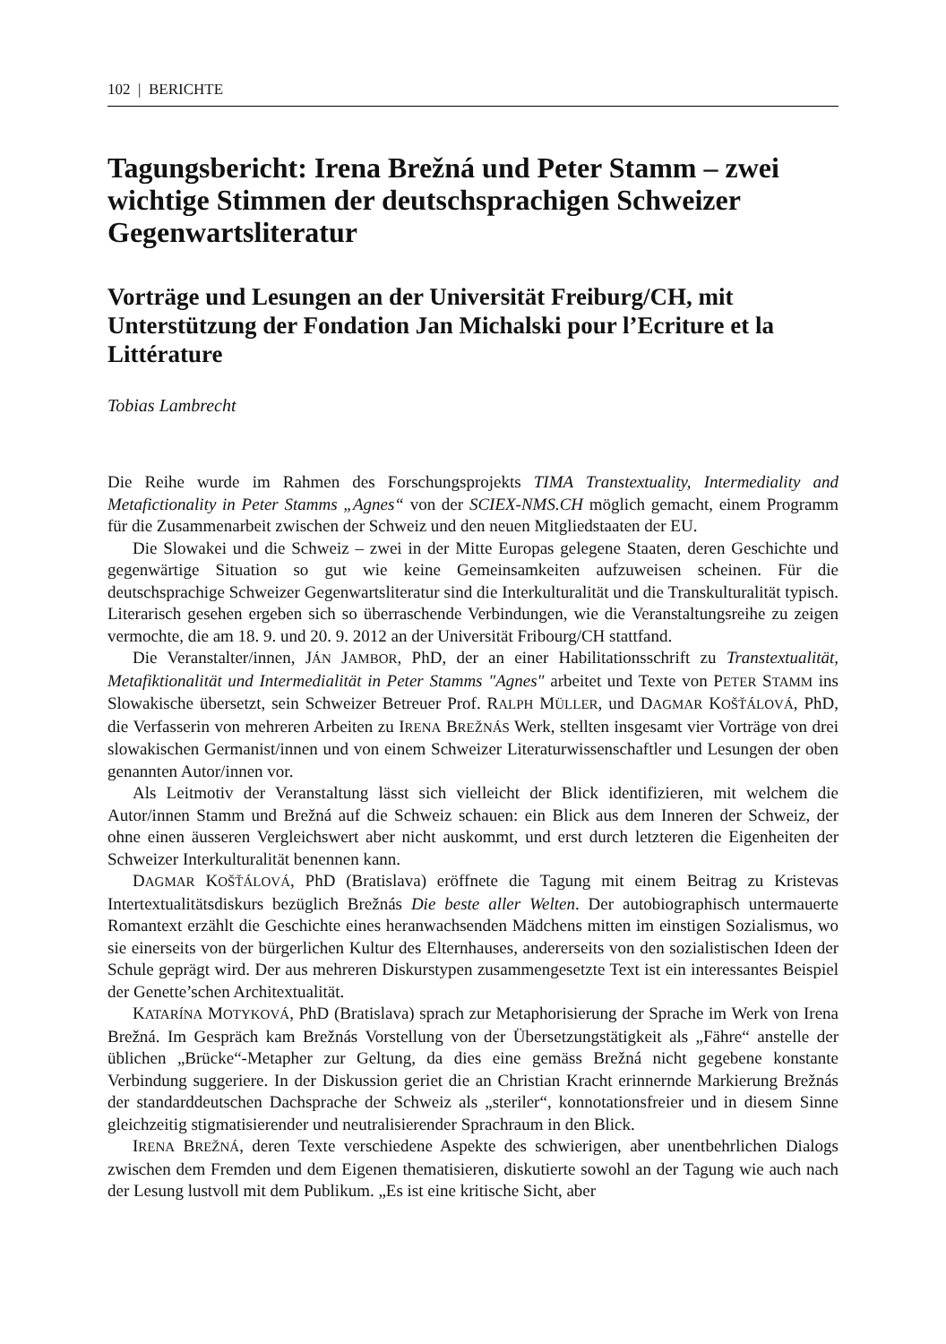102 | BERICHTE
Tagungsbericht: Irena Brežná und Peter Stamm – zwei wichtige Stimmen der deutschsprachigen Schweizer Gegenwartsliteratur
Vorträge und Lesungen an der Universität Freiburg/CH, mit Unterstützung der Fondation Jan Michalski pour l’Ecriture et la Littérature
Tobias Lambrecht
Die Reihe wurde im Rahmen des Forschungsprojekts TIMA Transtextuality, Intermediality and Metafictionality in Peter Stamms „Agnes“ von der SCIEX-NMS.CH möglich gemacht, einem Programm für die Zusammenarbeit zwischen der Schweiz und den neuen Mitgliedstaaten der EU.
Die Slowakei und die Schweiz – zwei in der Mitte Europas gelegene Staaten, deren Geschichte und gegenwärtige Situation so gut wie keine Gemeinsamkeiten aufzuweisen scheinen. Für die deutschsprachige Schweizer Gegenwartsliteratur sind die Interkulturalität und die Transkulturalität typisch. Literarisch gesehen ergeben sich so überraschende Verbindungen, wie die Veranstaltungsreihe zu zeigen vermochte, die am 18. 9. und 20. 9. 2012 an der Universität Fribourg/CH stattfand.
Die Veranstalter/innen, JÁN JAMBOR, PhD, der an einer Habilitationsschrift zu Transtextualität, Metafiktionalität und Intermedialität in Peter Stamms "Agnes" arbeitet und Texte von PETER STAMM ins Slowakische übersetzt, sein Schweizer Betreuer Prof. RALPH MÜLLER, und DAGMAR KOŠŤÁLOVÁ, PhD, die Verfasserin von mehreren Arbeiten zu IRENA BREŽNÁS Werk, stellten insgesamt vier Vorträge von drei slowakischen Germanist/innen und von einem Schweizer Literaturwissenschaftler und Lesungen der oben genannten Autor/innen vor.
Als Leitmotiv der Veranstaltung lässt sich vielleicht der Blick identifizieren, mit welchem die Autor/innen Stamm und Brežná auf die Schweiz schauen: ein Blick aus dem Inneren der Schweiz, der ohne einen äusseren Vergleichswert aber nicht auskommt, und erst durch letzteren die Eigenheiten der Schweizer Interkulturalität benennen kann.
DAGMAR KOŠŤÁLOVÁ, PhD (Bratislava) eröffnete die Tagung mit einem Beitrag zu Kristevas Intertextualitätsdiskurs bezüglich Brežnás Die beste aller Welten. Der autobiographisch untermauerte Romantext erzählt die Geschichte eines heranwachsenden Mädchens mitten im einstigen Sozialismus, wo sie einerseits von der bürgerlichen Kultur des Elternhauses, andererseits von den sozialistischen Ideen der Schule geprägt wird. Der aus mehreren Diskurstypen zusammengesetzte Text ist ein interessantes Beispiel der Genette’schen Architextualität.
KATARÍNA MOTYKOVÁ, PhD (Bratislava) sprach zur Metaphorisierung der Sprache im Werk von Irena Brežná. Im Gespräch kam Brežnás Vorstellung von der Übersetzungstätigkeit als „Fähre“ anstelle der üblichen „Brücke“-Metapher zur Geltung, da dies eine gemäss Brežná nicht gegebene konstante Verbindung suggeriere. In der Diskussion geriet die an Christian Kracht erinnernde Markierung Brežnás der standarddeutschen Dachsprache der Schweiz als „steriler“, konnotationsfreier und in diesem Sinne gleichzeitig stigmatisierender und neutralisierender Sprachraum in den Blick.
IRENA BREŽNÁ, deren Texte verschiedene Aspekte des schwierigen, aber unentbehrlichen Dialogs zwischen dem Fremden und dem Eigenen thematisieren, diskutierte sowohl an der Tagung wie auch nach der Lesung lustvoll mit dem Publikum. „Es ist eine kritische Sicht, aber